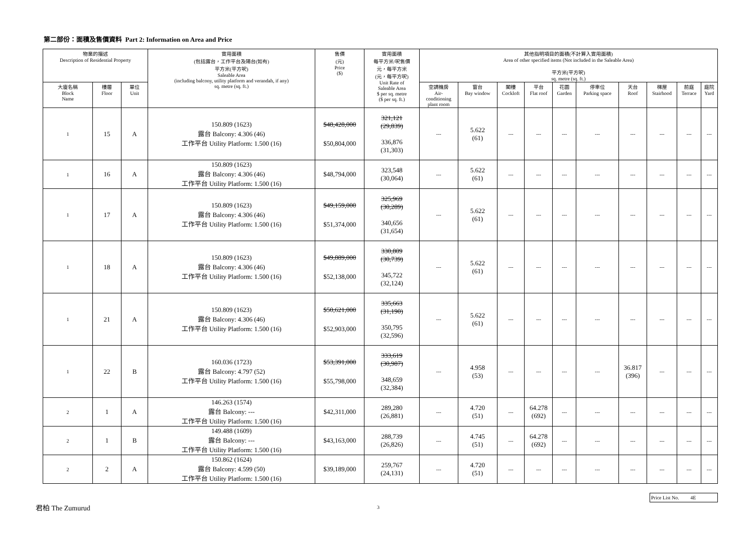第二部份：面積及售價資料 Part 2: Information on Area and Price
| 物業的描述 Description of Residential Property | | | 實用面積 (包括露台，工作平台及陽台(如有) 平方米(平方呎) Saleable Area (including balcony, utility platform and verandah, if any) sq. metre (sq. ft.) | 售價 (元) Price ($) | 實用面積 每平方米/呎售價 元，每平方米 (元，每平方呎) Unit Rate of Saleable Area $ per sq. metre ($ per sq. ft.) | 其他指明項目的面積(不計算入實用面積) Area of other specified items (Not included in the Saleable Area) 平方米(平方呎) sq. metre (sq. ft.) | | | | | | | | | |
| --- | --- | --- | --- | --- | --- | --- | --- | --- | --- | --- | --- | --- | --- | --- | --- |
| 大廈名稱 Block Name | 樓層 Floor | 單位 Unit | | | | 空調機房 Air- conditioning plant room | 窗台 Bay window | 閣樓 Cockloft | 平台 Flat roof | 花園 Garden | 停車位 Parking space | 天台 Roof | 梯屋 Stairhood | 前庭 Terrace | 庭院 Yard |
| 1 | 15 | A | 150.809 (1623) 露台 Balcony: 4.306 (46) 工作平台 Utility Platform: 1.500 (16) | $48,428,000 $50,804,000 | 321,121 (29,839) 336,876 (31,303) | --- | 5.622 (61) | --- | --- | --- | --- | --- | --- | --- | --- |
| 1 | 16 | A | 150.809 (1623) 露台 Balcony: 4.306 (46) 工作平台 Utility Platform: 1.500 (16) | $48,794,000 | 323,548 (30,064) | --- | 5.622 (61) | --- | --- | --- | --- | --- | --- | --- | --- |
| 1 | 17 | A | 150.809 (1623) 露台 Balcony: 4.306 (46) 工作平台 Utility Platform: 1.500 (16) | $49,159,000 $51,374,000 | 325,969 (30,289) 340,656 (31,654) | --- | 5.622 (61) | --- | --- | --- | --- | --- | --- | --- | --- |
| 1 | 18 | A | 150.809 (1623) 露台 Balcony: 4.306 (46) 工作平台 Utility Platform: 1.500 (16) | $49,889,000 $52,138,000 | 330,809 (30,739) 345,722 (32,124) | --- | 5.622 (61) | --- | --- | --- | --- | --- | --- | --- | --- |
| 1 | 21 | A | 150.809 (1623) 露台 Balcony: 4.306 (46) 工作平台 Utility Platform: 1.500 (16) | $50,621,000 $52,903,000 | 335,663 (31,190) 350,795 (32,596) | --- | 5.622 (61) | --- | --- | --- | --- | --- | --- | --- | --- |
| 1 | 22 | B | 160.036 (1723) 露台 Balcony: 4.797 (52) 工作平台 Utility Platform: 1.500 (16) | $53,391,000 $55,798,000 | 333,619 (30,987) 348,659 (32,384) | --- | 4.958 (53) | --- | --- | --- | --- | 36.817 (396) | --- | --- | --- |
| 2 | 1 | A | 146.263 (1574) 露台 Balcony: --- 工作平台 Utility Platform: 1.500 (16) | $42,311,000 | 289,280 (26,881) | --- | 4.720 (51) | --- | 64.278 (692) | --- | --- | --- | --- | --- | --- |
| 2 | 1 | B | 149.488 (1609) 露台 Balcony: --- 工作平台 Utility Platform: 1.500 (16) | $43,163,000 | 288,739 (26,826) | --- | 4.745 (51) | --- | 64.278 (692) | --- | --- | --- | --- | --- | --- |
| 2 | 2 | A | 150.862 (1624) 露台 Balcony: 4.599 (50) 工作平台 Utility Platform: 1.500 (16) | $39,189,000 | 259,767 (24,131) | --- | 4.720 (51) | --- | --- | --- | --- | --- | --- | --- | --- |
Price List No. 4E
君柏 The Zumurud 3